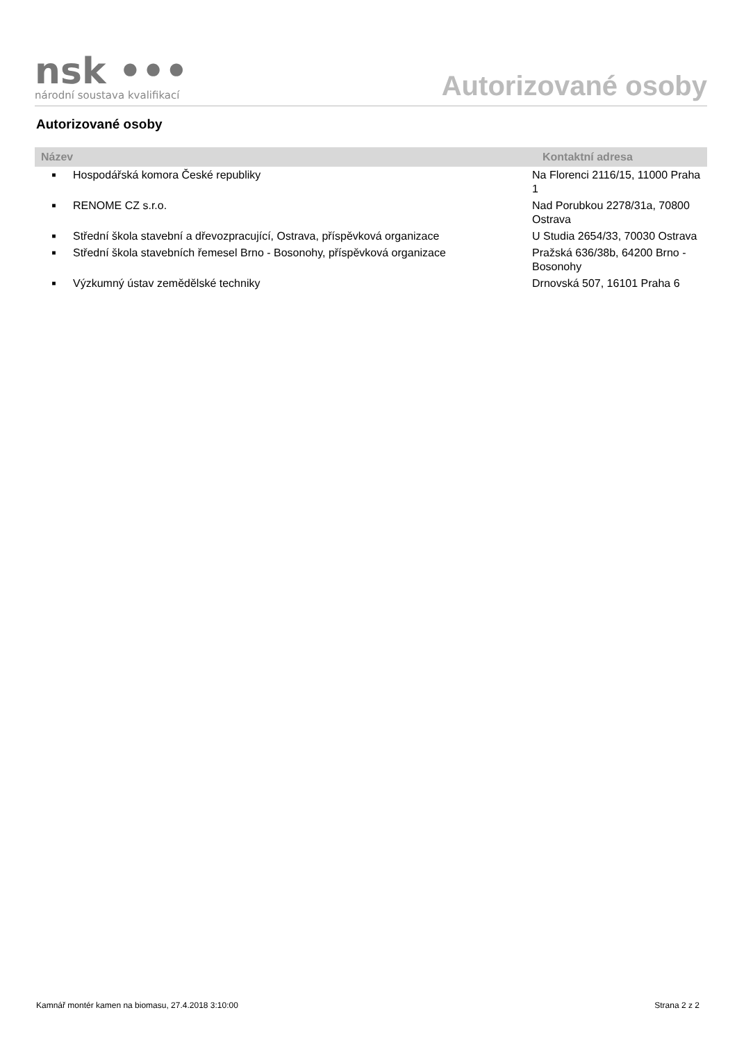nsk •••
národní soustava kvalifikací
Autorizované osoby
Autorizované osoby
| Název | | Kontaktní adresa |
| --- | --- | --- |
| ■ | Hospodářská komora České republiky | Na Florenci 2116/15, 11000 Praha 1 |
| ■ | RENOME CZ s.r.o. | Nad Porubkou 2278/31a, 70800 Ostrava |
| ■ | Střední škola stavební a dřevozpracující, Ostrava, příspěvková organizace | U Studia 2654/33, 70030 Ostrava |
| ■ | Střední škola stavebních řemesel Brno - Bosonohy, příspěvková organizace | Pražská 636/38b, 64200 Brno - Bosonohy |
| ■ | Výzkumný ústav zemědělské techniky | Drnovská 507, 16101 Praha 6 |
Kamnář montér kamen na biomasu, 27.4.2018 3:10:00 Strana 2 z 2